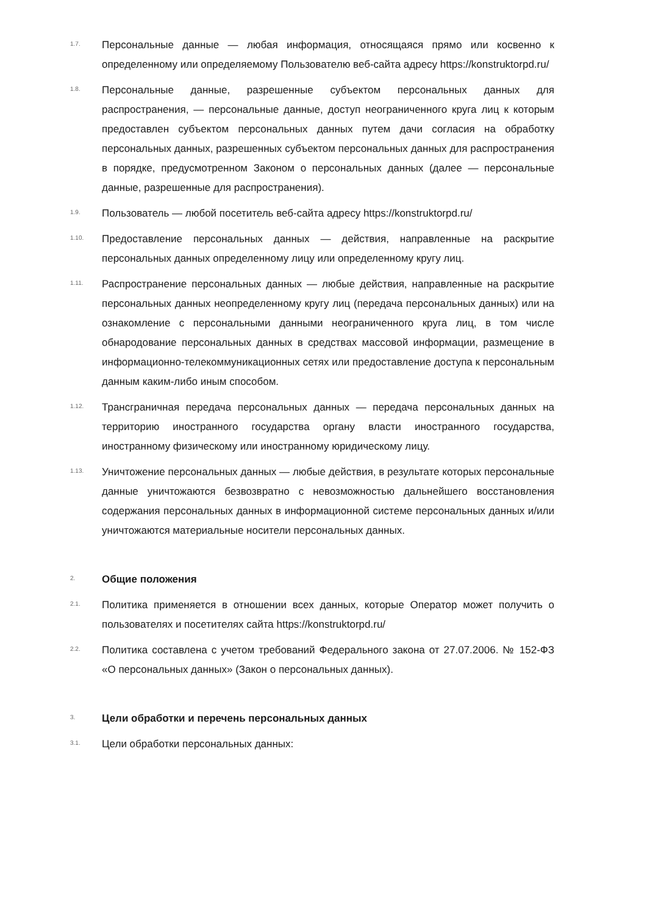1.7.
Персональные данные — любая информация, относящаяся прямо или косвенно к определенному или определяемому Пользователю веб-сайта адресу https://konstruktorpd.ru/
1.8.
Персональные данные, разрешенные субъектом персональных данных для распространения, — персональные данные, доступ неограниченного круга лиц к которым предоставлен субъектом персональных данных путем дачи согласия на обработку персональных данных, разрешенных субъектом персональных данных для распространения в порядке, предусмотренном Законом о персональных данных (далее — персональные данные, разрешенные для распространения).
1.9.
Пользователь — любой посетитель веб-сайта адресу https://konstruktorpd.ru/
1.10.
Предоставление персональных данных — действия, направленные на раскрытие персональных данных определенному лицу или определенному кругу лиц.
1.11.
Распространение персональных данных — любые действия, направленные на раскрытие персональных данных неопределенному кругу лиц (передача персональных данных) или на ознакомление с персональными данными неограниченного круга лиц, в том числе обнародование персональных данных в средствах массовой информации, размещение в информационно-телекоммуникационных сетях или предоставление доступа к персональным данным каким-либо иным способом.
1.12.
Трансграничная передача персональных данных — передача персональных данных на территорию иностранного государства органу власти иностранного государства, иностранному физическому или иностранному юридическому лицу.
1.13.
Уничтожение персональных данных — любые действия, в результате которых персональные данные уничтожаются безвозвратно с невозможностью дальнейшего восстановления содержания персональных данных в информационной системе персональных данных и/или уничтожаются материальные носители персональных данных.
2.
Общие положения
2.1.
Политика применяется в отношении всех данных, которые Оператор может получить о пользователях и посетителях сайта https://konstruktorpd.ru/
2.2.
Политика составлена с учетом требований Федерального закона от 27.07.2006. № 152-ФЗ «О персональных данных» (Закон о персональных данных).
3.
Цели обработки и перечень персональных данных
3.1.
Цели обработки персональных данных: